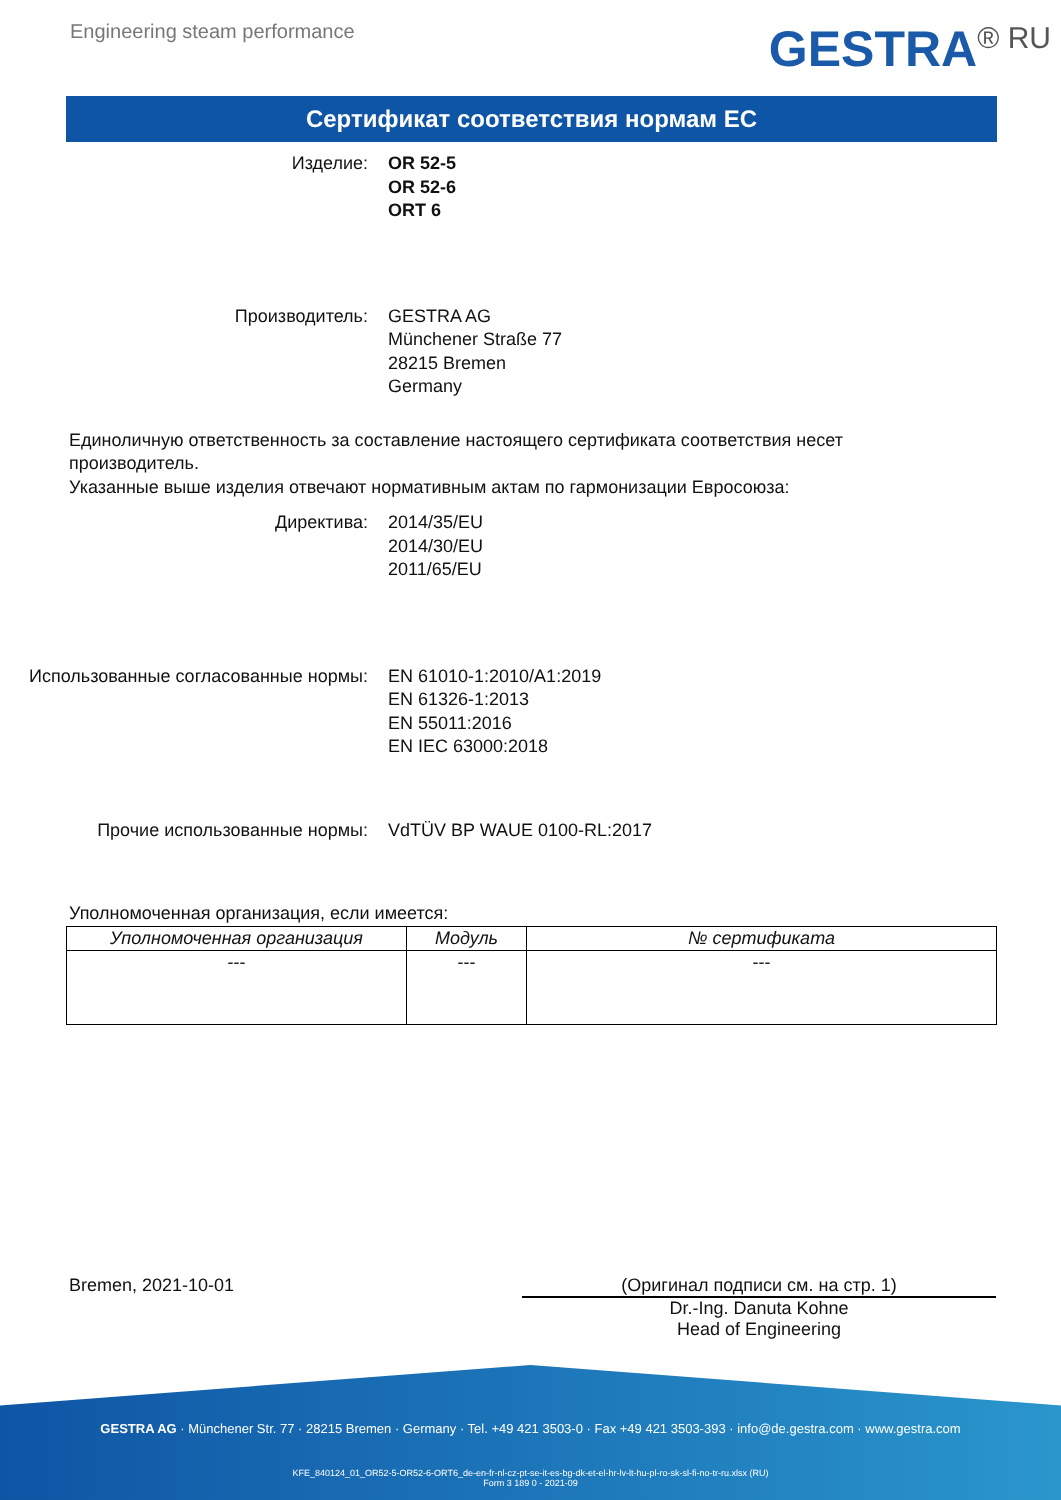Engineering steam performance
GESTRA<sup>® RU</sup>
Сертификат соответствия нормам ЕС
Изделие: OR 52-5
OR 52-6
ORT 6
Производитель: GESTRA AG
Münchener Straße 77
28215 Bremen
Germany
Единоличную ответственность за составление настоящего сертификата соответствия несет производитель.
Указанные выше изделия отвечают нормативным актам по гармонизации Евросоюза:
Директива: 2014/35/EU
2014/30/EU
2011/65/EU
Использованные согласованные нормы: EN 61010-1:2010/A1:2019
EN 61326-1:2013
EN 55011:2016
EN IEC 63000:2018
Прочие использованные нормы: VdTÜV BP WAUE 0100-RL:2017
Уполномоченная организация, если имеется:
| Уполномоченная организация | Модуль | № сертификата |
| --- | --- | --- |
| --- | --- | --- |
Bremen, 2021-10-01 (Оригинал подписи см. на стр. 1)
Dr.-Ing. Danuta Kohne
Head of Engineering
GESTRA AG · Münchener Str. 77 · 28215 Bremen · Germany · Tel. +49 421 3503-0 · Fax +49 421 3503-393 · info@de.gestra.com · www.gestra.com
KFE_840124_01_OR52-5-OR52-6-ORT6_de-en-fr-nl-cz-pt-se-it-es-bg-dk-et-el-hr-lv-lt-hu-pl-ro-sk-sl-fi-no-tr-ru.xlsx (RU)
Form 3 189 0 - 2021-09